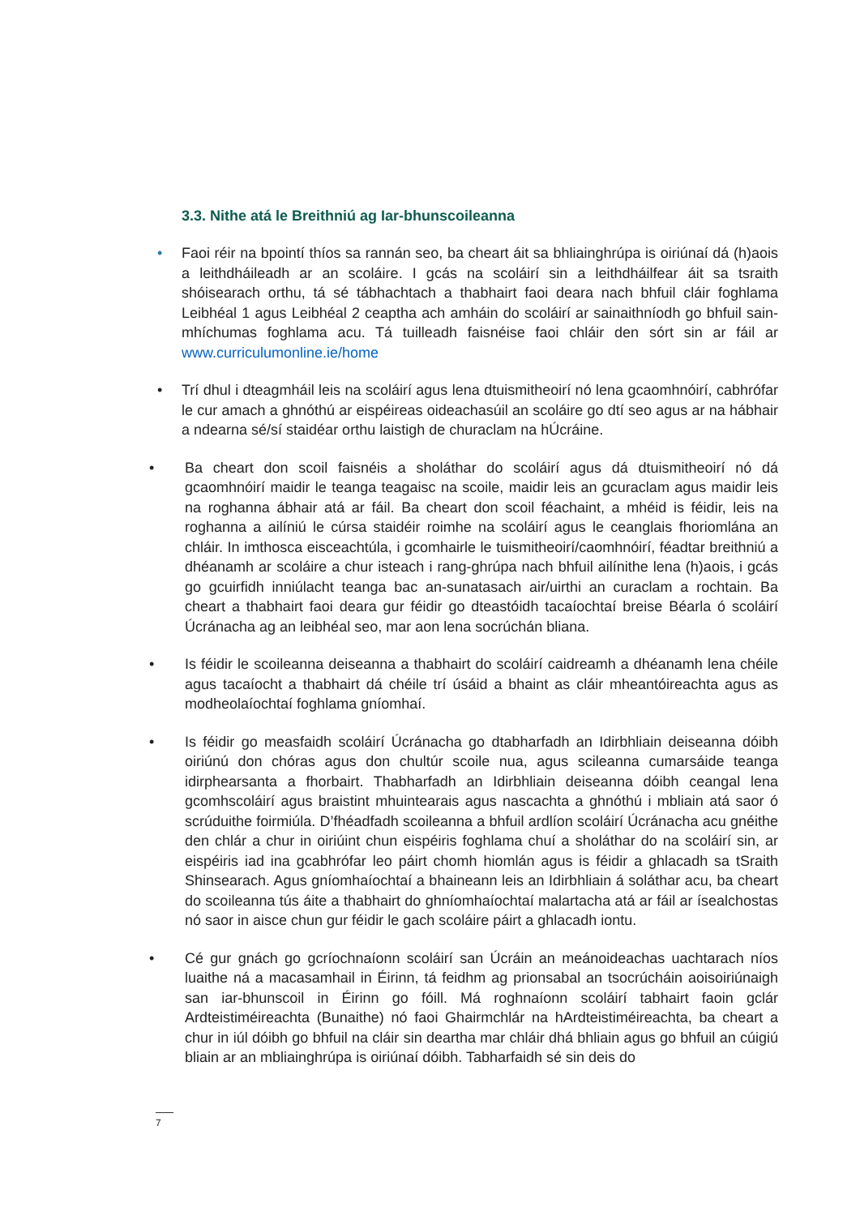3.3. Nithe atá le Breithniú ag Iar-bhunscoileanna
• Faoi réir na bpointí thíos sa rannán seo, ba cheart áit sa bhliainghrúpa is oiriúnaí dá (h)aois a leithdháileadh ar an scoláire. I gcás na scoláirí sin a leithdháilfear áit sa tsraith shóisearach orthu, tá sé tábhachtach a thabhairt faoi deara nach bhfuil cláir foghlama Leibhéal 1 agus Leibhéal 2 ceaptha ach amháin do scoláirí ar sainaithníodh go bhfuil sain-mhíchumas foghlama acu. Tá tuilleadh faisnéise faoi chláir den sórt sin ar fáil ar www.curriculumonline.ie/home
• Trí dhul i dteagmháil leis na scoláirí agus lena dtuismitheoirí nó lena gcaomhnóirí, cabhrófar le cur amach a ghnóthú ar eispéireas oideachasúil an scoláire go dtí seo agus ar na hábhair a ndearna sé/sí staidéar orthu laistigh de churaclam na hÚcráine.
• Ba cheart don scoil faisnéis a sholáthar do scoláirí agus dá dtuismitheoirí nó dá gcaomhnóirí maidir le teanga teagaisc na scoile, maidir leis an gcuraclam agus maidir leis na roghanna ábhair atá ar fáil. Ba cheart don scoil féachaint, a mhéid is féidir, leis na roghanna a ailíniú le cúrsa staidéir roimhe na scoláirí agus le ceanglais fhoriomlána an chláir. In imthosca eisceachtúla, i gcomhairle le tuismitheoirí/caomhnóirí, féadtar breithniú a dhéanamh ar scoláire a chur isteach i rang-ghrúpa nach bhfuil ailínithe lena (h)aois, i gcás go gcuirfidh inniúlacht teanga bac an-sunatasach air/uirthi an curaclam a rochtain. Ba cheart a thabhairt faoi deara gur féidir go dteastóidh tacaíochtaí breise Béarla ó scoláirí Úcránacha ag an leibhéal seo, mar aon lena socrúchán bliana.
• Is féidir le scoileanna deiseanna a thabhairt do scoláirí caidreamh a dhéanamh lena chéile agus tacaíocht a thabhairt dá chéile trí úsáid a bhaint as cláir mheantóireachta agus as modheolaíochtaí foghlama gníomhaí.
• Is féidir go measfaidh scoláirí Úcránacha go dtabharfadh an Idirbhliain deiseanna dóibh oiriúnú don chóras agus don chultúr scoile nua, agus scileanna cumarsáide teanga idirphearsanta a fhorbairt. Thabharfadh an Idirbhliain deiseanna dóibh ceangal lena gcomhscoláirí agus braistint mhuintearais agus nascachta a ghnóthú i mbliain atá saor ó scrúduithe foirmiúla. D’fhéadfadh scoileanna a bhfuil ardlíon scoláirí Úcránacha acu gnéithe den chlár a chur in oiriúint chun eispéiris foghlama chuí a sholáthar do na scoláirí sin, ar eispéiris iad ina gcabhrófar leo páirt chomh hiomlán agus is féidir a ghlacadh sa tSraith Shinsearach. Agus gníomhaíochtaí a bhaineann leis an Idirbhliain á soláthar acu, ba cheart do scoileanna tús áite a thabhairt do ghníomhaíochtaí malartacha atá ar fáil ar ísealchostas nó saor in aisce chun gur féidir le gach scoláire páirt a ghlacadh iontu.
• Cé gur gnách go gcríochnaíonn scoláirí san Úcráin an meánoideachas uachtarach níos luaithe ná a macasamhail in Éirinn, tá feidhm ag prionsabal an tsocrúcháin aoisoiriúnaigh san iar-bhunscoil in Éirinn go fóill. Má roghnaíonn scoláirí tabhairt faoin gclár Ardteistiméireachta (Bunaithe) nó faoi Ghairmchlár na hArdteistiméireachta, ba cheart a chur in iúl dóibh go bhfuil na cláir sin deartha mar chláir dhá bhliain agus go bhfuil an cúigiú bliain ar an mbliainghrúpa is oiriúnaí dóibh. Tabharfaidh sé sin deis do
7